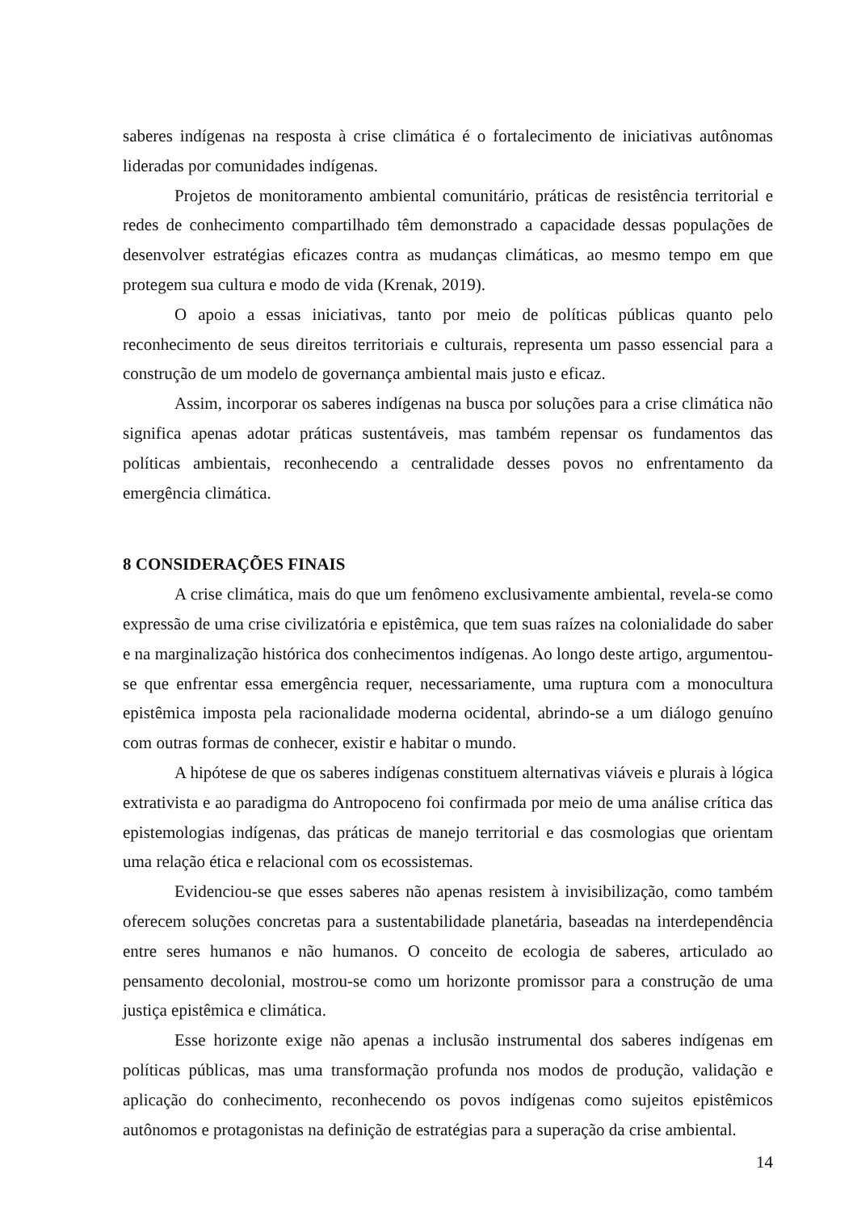saberes indígenas na resposta à crise climática é o fortalecimento de iniciativas autônomas lideradas por comunidades indígenas.
Projetos de monitoramento ambiental comunitário, práticas de resistência territorial e redes de conhecimento compartilhado têm demonstrado a capacidade dessas populações de desenvolver estratégias eficazes contra as mudanças climáticas, ao mesmo tempo em que protegem sua cultura e modo de vida (Krenak, 2019).
O apoio a essas iniciativas, tanto por meio de políticas públicas quanto pelo reconhecimento de seus direitos territoriais e culturais, representa um passo essencial para a construção de um modelo de governança ambiental mais justo e eficaz.
Assim, incorporar os saberes indígenas na busca por soluções para a crise climática não significa apenas adotar práticas sustentáveis, mas também repensar os fundamentos das políticas ambientais, reconhecendo a centralidade desses povos no enfrentamento da emergência climática.
8 CONSIDERAÇÕES FINAIS
A crise climática, mais do que um fenômeno exclusivamente ambiental, revela-se como expressão de uma crise civilizatória e epistêmica, que tem suas raízes na colonialidade do saber e na marginalização histórica dos conhecimentos indígenas. Ao longo deste artigo, argumentou-se que enfrentar essa emergência requer, necessariamente, uma ruptura com a monocultura epistêmica imposta pela racionalidade moderna ocidental, abrindo-se a um diálogo genuíno com outras formas de conhecer, existir e habitar o mundo.
A hipótese de que os saberes indígenas constituem alternativas viáveis e plurais à lógica extrativista e ao paradigma do Antropoceno foi confirmada por meio de uma análise crítica das epistemologias indígenas, das práticas de manejo territorial e das cosmologias que orientam uma relação ética e relacional com os ecossistemas.
Evidenciou-se que esses saberes não apenas resistem à invisibilização, como também oferecem soluções concretas para a sustentabilidade planetária, baseadas na interdependência entre seres humanos e não humanos. O conceito de ecologia de saberes, articulado ao pensamento decolonial, mostrou-se como um horizonte promissor para a construção de uma justiça epistêmica e climática.
Esse horizonte exige não apenas a inclusão instrumental dos saberes indígenas em políticas públicas, mas uma transformação profunda nos modos de produção, validação e aplicação do conhecimento, reconhecendo os povos indígenas como sujeitos epistêmicos autônomos e protagonistas na definição de estratégias para a superação da crise ambiental.
14